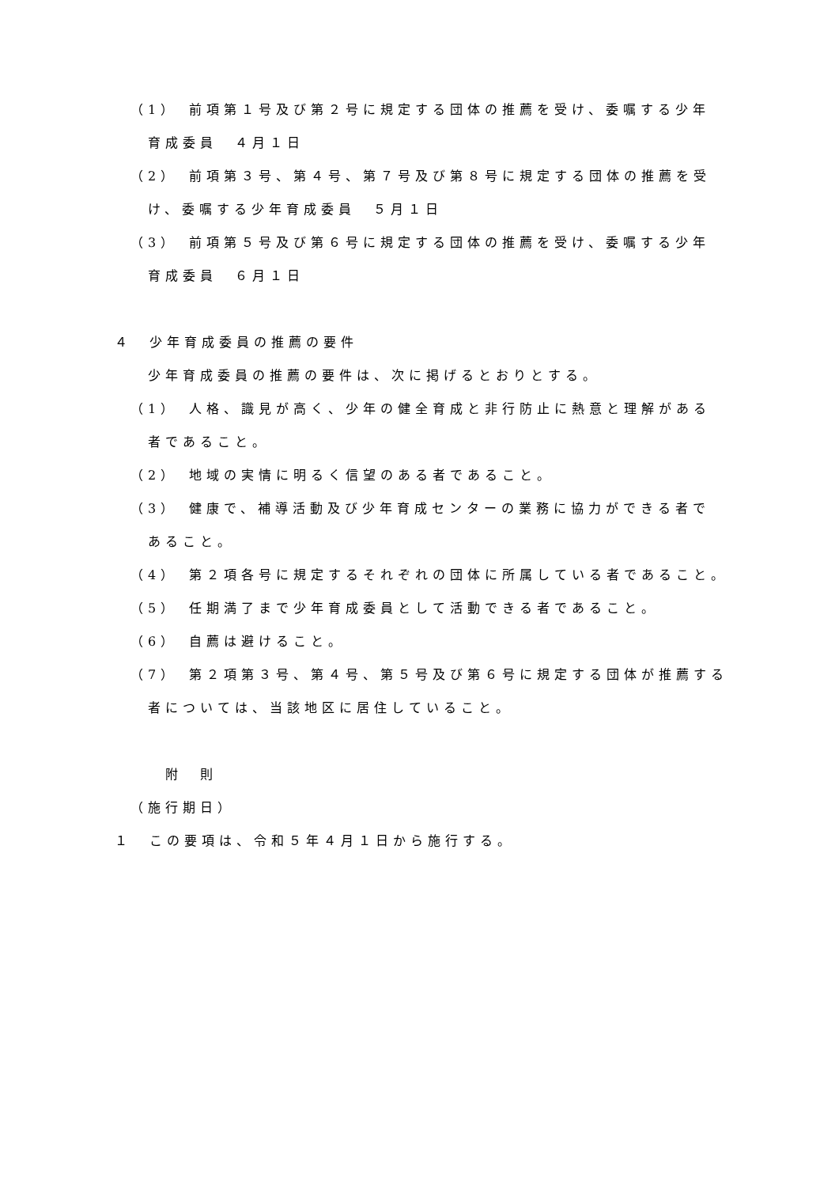（1）　前項第１号及び第２号に規定する団体の推薦を受け、委嘱する少年
育成委員　４月１日
（2）　前項第３号、第４号、第７号及び第８号に規定する団体の推薦を受
け、委嘱する少年育成委員　５月１日
（3）　前項第５号及び第６号に規定する団体の推薦を受け、委嘱する少年
育成委員　６月１日
４　少年育成委員の推薦の要件
少年育成委員の推薦の要件は、次に掲げるとおりとする。
（1）　人格、識見が高く、少年の健全育成と非行防止に熱意と理解がある
者であること。
（2）　地域の実情に明るく信望のある者であること。
（3）　健康で、補導活動及び少年育成センターの業務に協力ができる者で
あること。
（4）　第２項各号に規定するそれぞれの団体に所属している者であること。
（5）　任期満了まで少年育成委員として活動できる者であること。
（6）　自薦は避けること。
（7）　第２項第３号、第４号、第５号及び第６号に規定する団体が推薦する
者については、当該地区に居住していること。
附　則
（施行期日）
１　この要項は、令和５年４月１日から施行する。